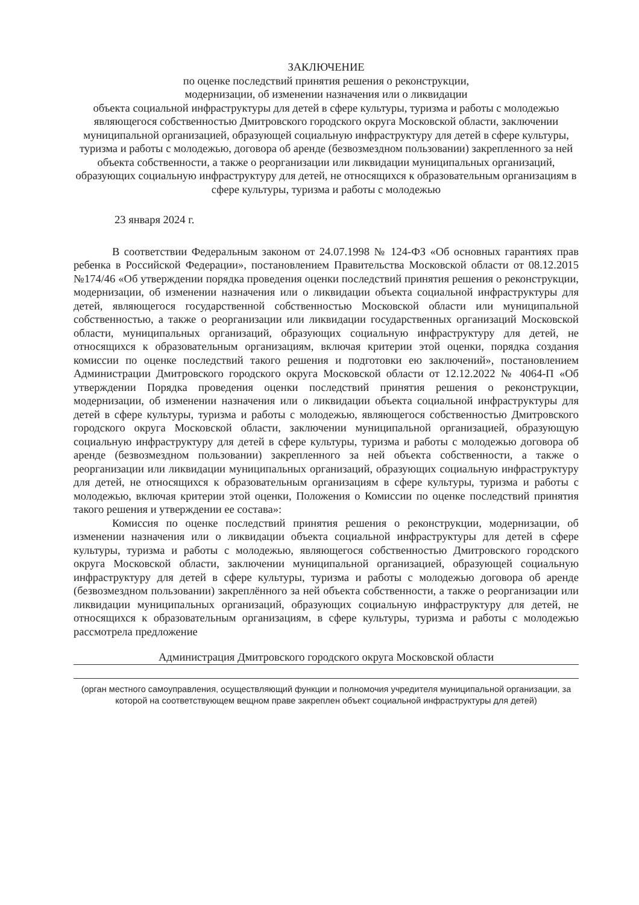ЗАКЛЮЧЕНИЕ
по оценке последствий принятия решения о реконструкции,
модернизации, об изменении назначения или о ликвидации
объекта социальной инфраструктуры для детей в сфере культуры, туризма и работы с молодежью являющегося собственностью Дмитровского городского округа Московской области, заключении муниципальной организацией, образующей социальную инфраструктуру для детей в сфере культуры, туризма и работы с молодежью, договора об аренде (безвозмездном пользовании) закрепленного за ней объекта собственности, а также о реорганизации или ликвидации муниципальных организаций, образующих социальную инфраструктуру для детей, не относящихся к образовательным организациям в сфере культуры, туризма и работы с молодежью
23 января 2024 г.
В соответствии Федеральным законом от 24.07.1998 № 124-ФЗ «Об основных гарантиях прав ребенка в Российской Федерации», постановлением Правительства Московской области от 08.12.2015 №174/46 «Об утверждении порядка проведения оценки последствий принятия решения о реконструкции, модернизации, об изменении назначения или о ликвидации объекта социальной инфраструктуры для детей, являющегося государственной собственностью Московской области или муниципальной собственностью, а также о реорганизации или ликвидации государственных организаций Московской области, муниципальных организаций, образующих социальную инфраструктуру для детей, не относящихся к образовательным организациям, включая критерии этой оценки, порядка создания комиссии по оценке последствий такого решения и подготовки ею заключений», постановлением Администрации Дмитровского городского округа Московской области от 12.12.2022 № 4064-П «Об утверждении Порядка проведения оценки последствий принятия решения о реконструкции, модернизации, об изменении назначения или о ликвидации объекта социальной инфраструктуры для детей в сфере культуры, туризма и работы с молодежью, являющегося собственностью Дмитровского городского округа Московской области, заключении муниципальной организацией, образующую социальную инфраструктуру для детей в сфере культуры, туризма и работы с молодежью договора об аренде (безвозмездном пользовании) закрепленного за ней объекта собственности, а также о реорганизации или ликвидации муниципальных организаций, образующих социальную инфраструктуру для детей, не относящихся к образовательным организациям в сфере культуры, туризма и работы с молодежью, включая критерии этой оценки, Положения о Комиссии по оценке последствий принятия такого решения и утверждении ее состава»:
Комиссия по оценке последствий принятия решения о реконструкции, модернизации, об изменении назначения или о ликвидации объекта социальной инфраструктуры для детей в сфере культуры, туризма и работы с молодежью, являющегося собственностью Дмитровского городского округа Московской области, заключении муниципальной организацией, образующей социальную инфраструктуру для детей в сфере культуры, туризма и работы с молодежью договора об аренде (безвозмездном пользовании) закреплённого за ней объекта собственности, а также о реорганизации или ликвидации муниципальных организаций, образующих социальную инфраструктуру для детей, не относящихся к образовательным организациям, в сфере культуры, туризма и работы с молодежью рассмотрела предложение
Администрация Дмитровского городского округа Московской области
(орган местного самоуправления, осуществляющий функции и полномочия учредителя муниципальной организации, за которой на соответствующем вещном праве закреплен объект социальной инфраструктуры для детей)